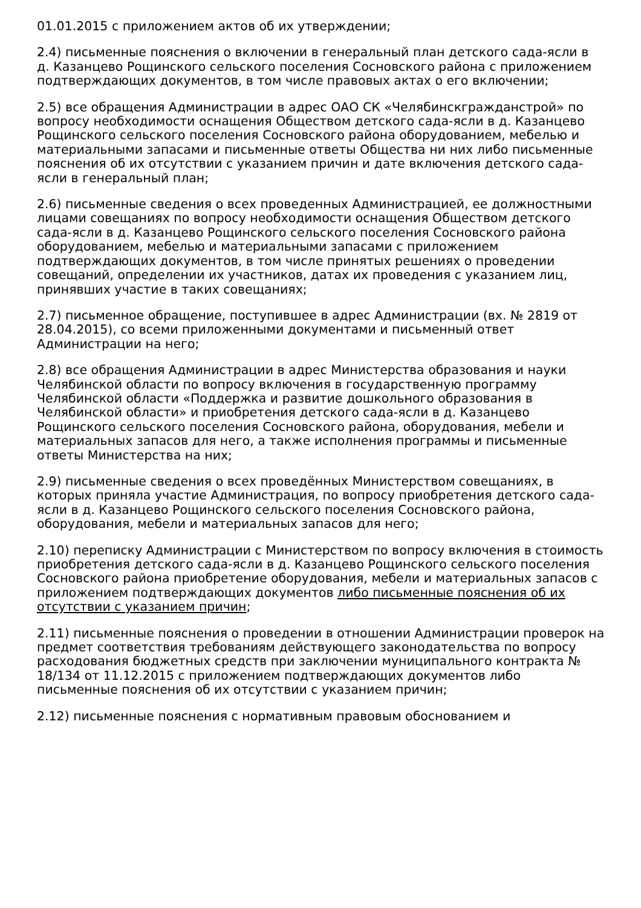01.01.2015 с приложением актов об их утверждении;
2.4) письменные пояснения о включении в генеральный план детского сада-ясли в д. Казанцево Рощинского сельского поселения Сосновского района с приложением подтверждающих документов, в том числе правовых актах о его включении;
2.5) все обращения Администрации в адрес ОАО СК «Челябинскгражданстрой» по вопросу необходимости оснащения Обществом детского сада-ясли в д. Казанцево Рощинского сельского поселения Сосновского района оборудованием, мебелью и материальными запасами и письменные ответы Общества ни них либо письменные пояснения об их отсутствии с указанием причин и дате включения детского сада-ясли в генеральный план;
2.6) письменные сведения о всех проведенных Администрацией, ее должностными лицами совещаниях по вопросу необходимости оснащения Обществом детского сада-ясли в д. Казанцево Рощинского сельского поселения Сосновского района оборудованием, мебелью и материальными запасами с приложением подтверждающих документов, в том числе принятых решениях о проведении совещаний, определении их участников, датах их проведения с указанием лиц, принявших участие в таких совещаниях;
2.7) письменное обращение, поступившее в адрес Администрации (вх. № 2819 от 28.04.2015), со всеми приложенными документами и письменный ответ Администрации на него;
2.8) все обращения Администрации в адрес Министерства образования и науки Челябинской области по вопросу включения в государственную программу Челябинской области «Поддержка и развитие дошкольного образования в Челябинской области» и приобретения детского сада-ясли в д. Казанцево Рощинского сельского поселения Сосновского района, оборудования, мебели и материальных запасов для него, а также исполнения программы и письменные ответы Министерства на них;
2.9) письменные сведения о всех проведённых Министерством совещаниях, в которых приняла участие Администрация, по вопросу приобретения детского сада-ясли в д. Казанцево Рощинского сельского поселения Сосновского района, оборудования, мебели и материальных запасов для него;
2.10) переписку Администрации с Министерством по вопросу включения в стоимость приобретения детского сада-ясли в д. Казанцево Рощинского сельского поселения Сосновского района приобретение оборудования, мебели и материальных запасов с приложением подтверждающих документов либо письменные пояснения об их отсутствии с указанием причин;
2.11) письменные пояснения о проведении в отношении Администрации проверок на предмет соответствия требованиям действующего законодательства по вопросу расходования бюджетных средств при заключении муниципального контракта № 18/134 от 11.12.2015 с приложением подтверждающих документов либо письменные пояснения об их отсутствии с указанием причин;
2.12) письменные пояснения с нормативным правовым обоснованием и